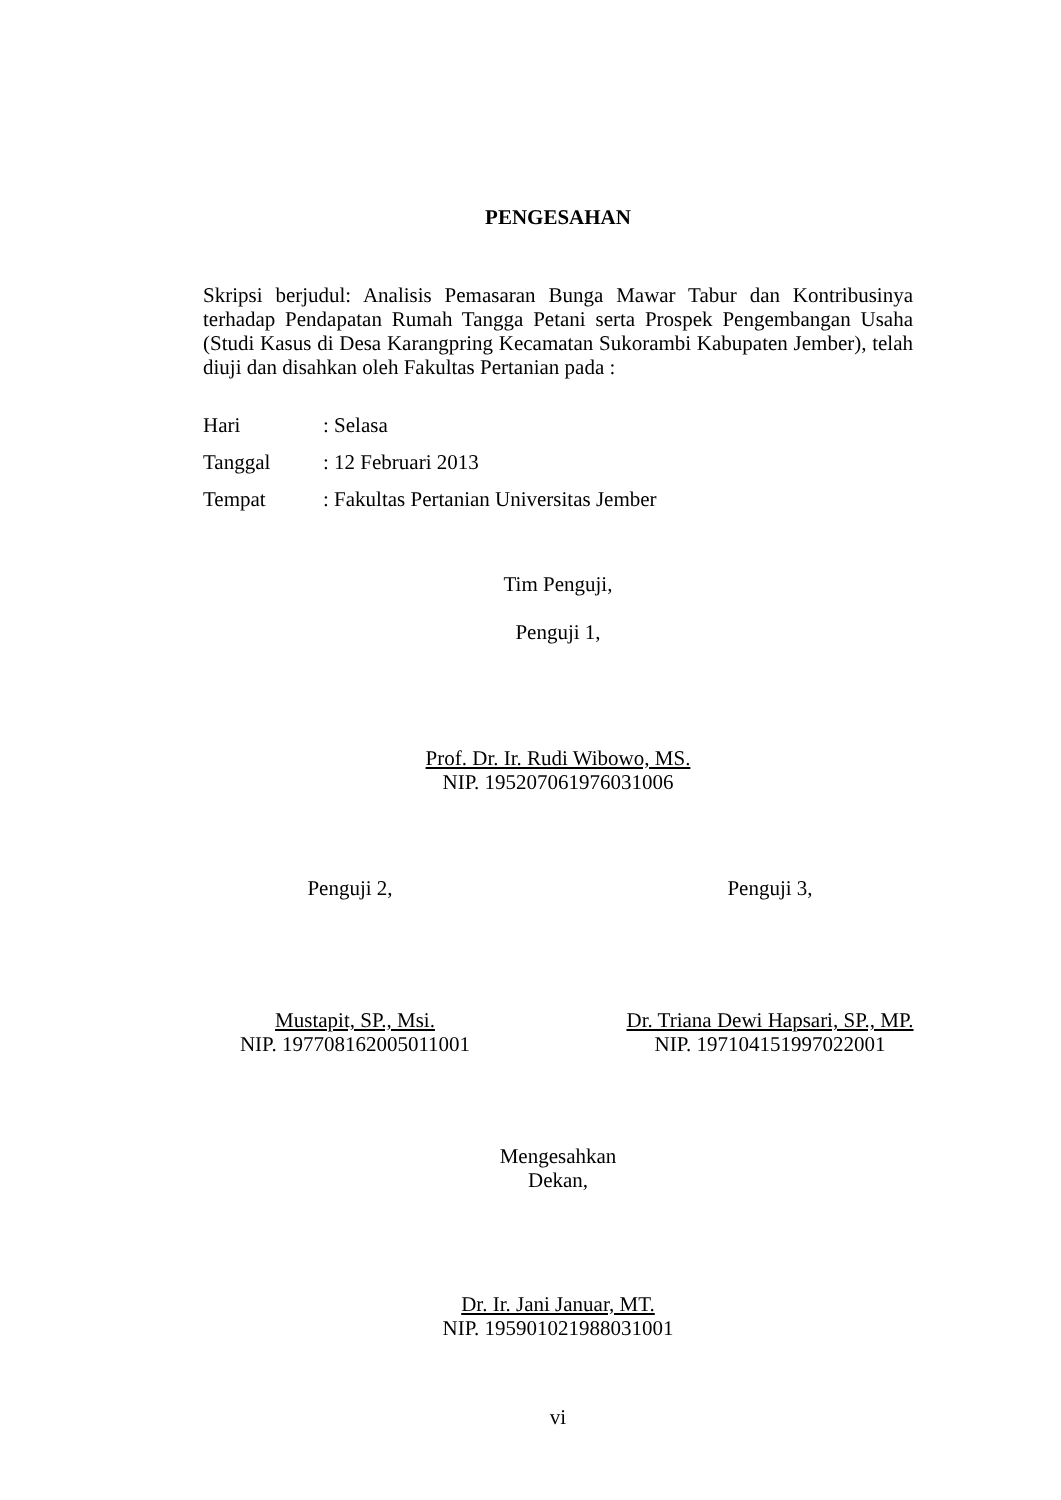PENGESAHAN
Skripsi berjudul: Analisis Pemasaran Bunga Mawar Tabur dan Kontribusinya terhadap Pendapatan Rumah Tangga Petani serta Prospek Pengembangan Usaha (Studi Kasus di Desa Karangpring Kecamatan Sukorambi Kabupaten Jember), telah diuji dan disahkan oleh Fakultas Pertanian pada :
Hari: Selasa
Tanggal: 12 Februari 2013
Tempat: Fakultas Pertanian Universitas Jember
Tim Penguji,
Penguji 1,
Prof. Dr. Ir. Rudi Wibowo, MS.
NIP. 195207061976031006
Penguji 2, Penguji 3,
Mustapit, SP., Msi.
NIP. 197708162005011001
Dr. Triana Dewi Hapsari, SP., MP.
NIP. 197104151997022001
Mengesahkan
Dekan,
Dr. Ir. Jani Januar, MT.
NIP. 195901021988031001
vi